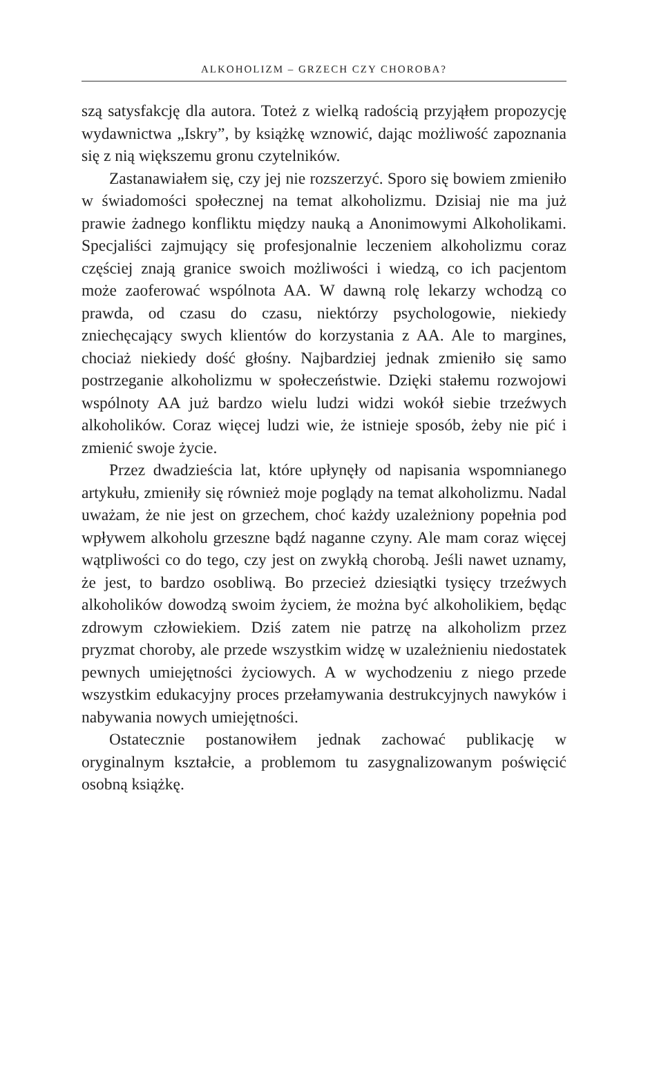ALKOHOLIZM – GRZECH CZY CHOROBA?
szą satysfakcję dla autora. Toteż z wielką radością przyjąłem propozycję wydawnictwa „Iskry”, by książkę wznowić, dając możliwość zapoznania się z nią większemu gronu czytelników.
Zastanawiałem się, czy jej nie rozszerzyć. Sporo się bowiem zmieniło w świadomości społecznej na temat alkoholizmu. Dzisiaj nie ma już prawie żadnego konfliktu między nauką a Anonimowymi Alkoholikami. Specjaliści zajmujący się profesjonalnie leczeniem alkoholizmu coraz częściej znają granice swoich możliwości i wiedzą, co ich pacjentom może zaoferować wspólnota AA. W dawną rolę lekarzy wchodzą co prawda, od czasu do czasu, niektórzy psychologowie, niekiedy zniechęcający swych klientów do korzystania z AA. Ale to margines, chociaż niekiedy dość głośny. Najbardziej jednak zmieniło się samo postrzeganie alkoholizmu w społeczeństwie. Dzięki stałemu rozwojowi wspólnoty AA już bardzo wielu ludzi widzi wokół siebie trzeźwych alkoholików. Coraz więcej ludzi wie, że istnieje sposób, żeby nie pić i zmienić swoje życie.
Przez dwadzieścia lat, które upłynęły od napisania wspomnianego artykułu, zmieniły się również moje poglądy na temat alkoholizmu. Nadal uważam, że nie jest on grzechem, choć każdy uzależniony popełnia pod wpływem alkoholu grzeszne bądź naganne czyny. Ale mam coraz więcej wątpliwości co do tego, czy jest on zwykłą chorobą. Jeśli nawet uznamy, że jest, to bardzo osobliwą. Bo przecież dziesiątki tysięcy trzeźwych alkoholików dowodzą swoim życiem, że można być alkoholikiem, będąc zdrowym człowiekiem. Dziś zatem nie patrzę na alkoholizm przez pryzmat choroby, ale przede wszystkim widzę w uzależnieniu niedostatek pewnych umiejętności życiowych. A w wychodzeniu z niego przede wszystkim edukacyjny proces przełamywania destrukcyjnych nawyków i nabywania nowych umiejętności.
Ostatecznie postanowiłem jednak zachować publikację w oryginalnym kształcie, a problemom tu zasygnalizowanym poświęcić osobną książkę.